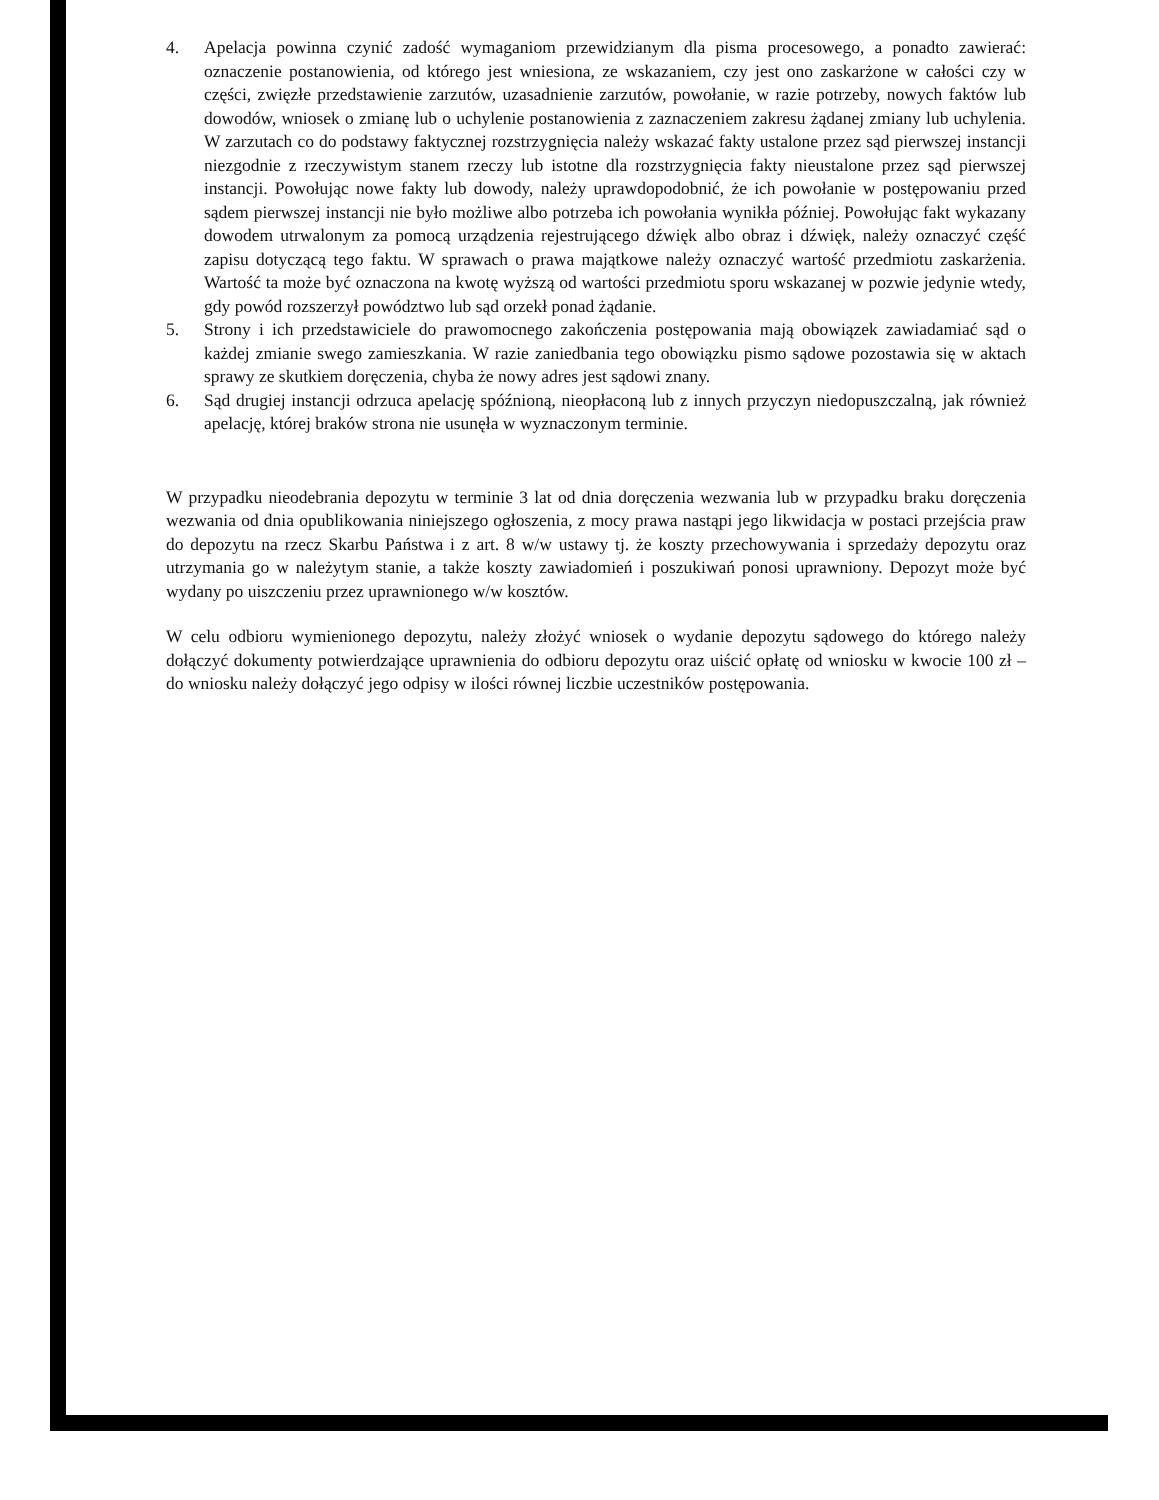4. Apelacja powinna czynić zadość wymaganiom przewidzianym dla pisma procesowego, a ponadto zawierać: oznaczenie postanowienia, od którego jest wniesiona, ze wskazaniem, czy jest ono zaskarżone w całości czy w części, zwięzłe przedstawienie zarzutów, uzasadnienie zarzutów, powołanie, w razie potrzeby, nowych faktów lub dowodów, wniosek o zmianę lub o uchylenie postanowienia z zaznaczeniem zakresu żądanej zmiany lub uchylenia. W zarzutach co do podstawy faktycznej rozstrzygnięcia należy wskazać fakty ustalone przez sąd pierwszej instancji niezgodnie z rzeczywistym stanem rzeczy lub istotne dla rozstrzygnięcia fakty nieustalone przez sąd pierwszej instancji. Powołując nowe fakty lub dowody, należy uprawdopodobnić, że ich powołanie w postępowaniu przed sądem pierwszej instancji nie było możliwe albo potrzeba ich powołania wynikła później. Powołując fakt wykazany dowodem utrwalonym za pomocą urządzenia rejestrującego dźwięk albo obraz i dźwięk, należy oznaczyć część zapisu dotyczącą tego faktu. W sprawach o prawa majątkowe należy oznaczyć wartość przedmiotu zaskarżenia. Wartość ta może być oznaczona na kwotę wyższą od wartości przedmiotu sporu wskazanej w pozwie jedynie wtedy, gdy powód rozszerzył powództwo lub sąd orzekł ponad żądanie.
5. Strony i ich przedstawiciele do prawomocnego zakończenia postępowania mają obowiązek zawiadamiać sąd o każdej zmianie swego zamieszkania. W razie zaniedbania tego obowiązku pismo sądowe pozostawia się w aktach sprawy ze skutkiem doręczenia, chyba że nowy adres jest sądowi znany.
6. Sąd drugiej instancji odrzuca apelację spóźnioną, nieopłaconą lub z innych przyczyn niedopuszczalną, jak również apelację, której braków strona nie usunęła w wyznaczonym terminie.
W przypadku nieodebrania depozytu w terminie 3 lat od dnia doręczenia wezwania lub w przypadku braku doręczenia wezwania od dnia opublikowania niniejszego ogłoszenia, z mocy prawa nastąpi jego likwidacja w postaci przejścia praw do depozytu na rzecz Skarbu Państwa i z art. 8 w/w ustawy tj. że koszty przechowywania i sprzedaży depozytu oraz utrzymania go w należytym stanie, a także koszty zawiadomień i poszukiwań ponosi uprawniony. Depozyt może być wydany po uiszczeniu przez uprawnionego w/w kosztów.
W celu odbioru wymienionego depozytu, należy złożyć wniosek o wydanie depozytu sądowego do którego należy dołączyć dokumenty potwierdzające uprawnienia do odbioru depozytu oraz uiścić opłatę od wniosku w kwocie 100 zł – do wniosku należy dołączyć jego odpisy w ilości równej liczbie uczestników postępowania.